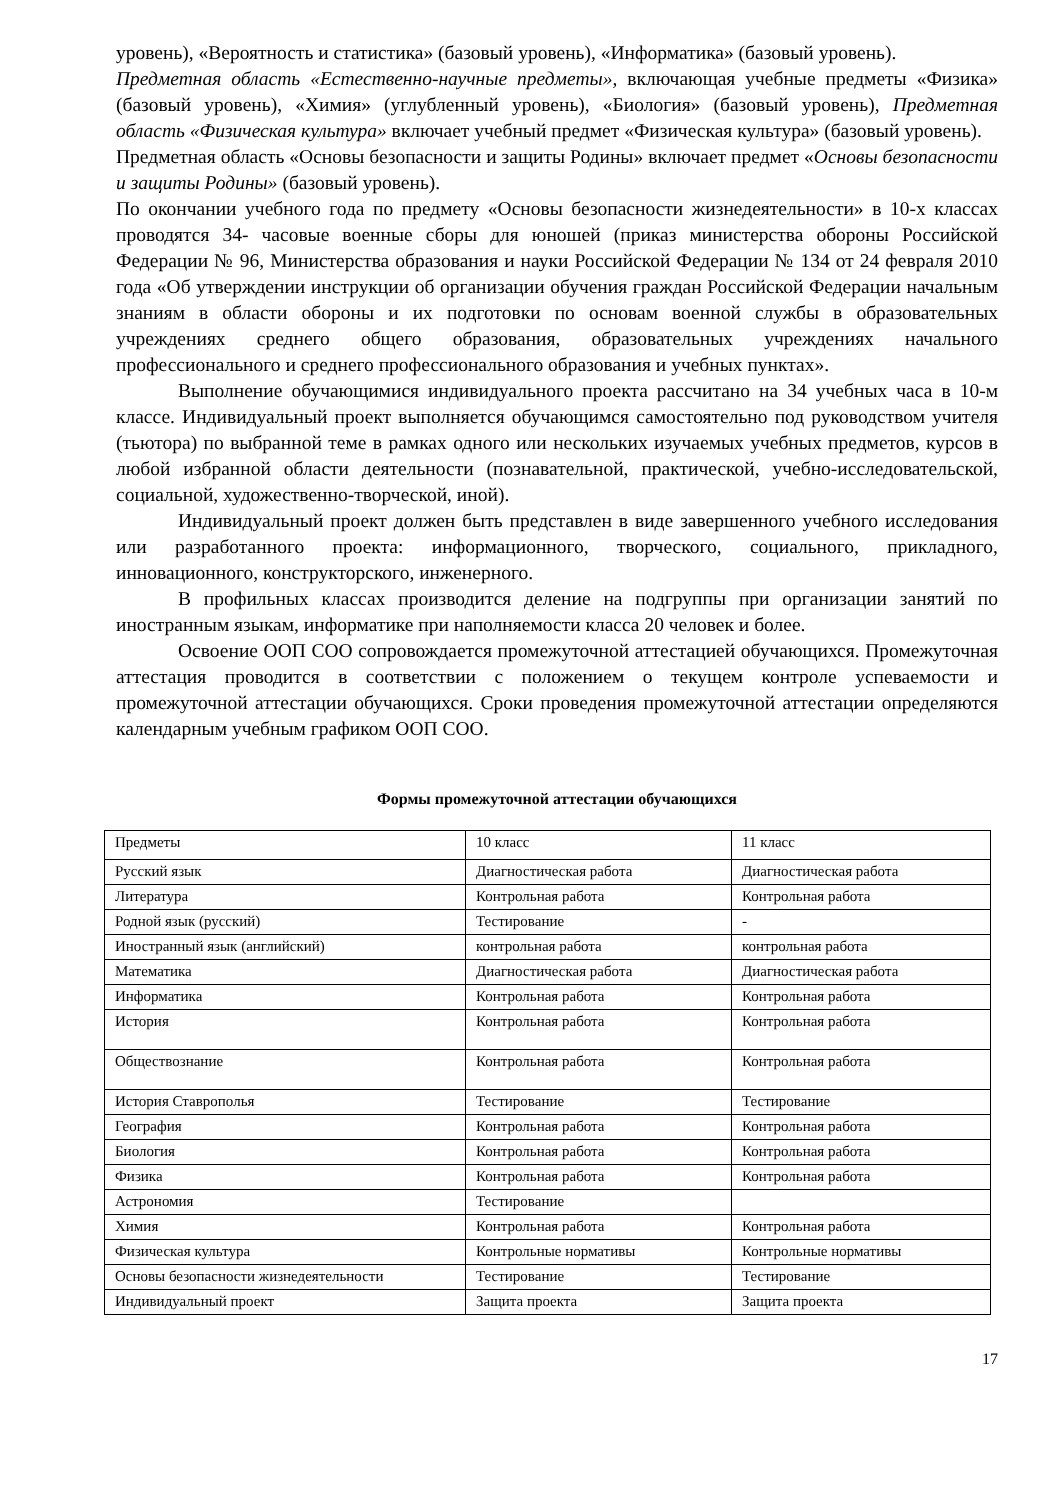уровень), «Вероятность и статистика» (базовый уровень), «Информатика» (базовый уровень).
Предметная область «Естественно-научные предметы», включающая учебные предметы «Физика» (базовый уровень), «Химия» (углубленный уровень), «Биология» (базовый уровень), Предметная область «Физическая культура» включает учебный предмет «Физическая культура» (базовый уровень).
Предметная область «Основы безопасности и защиты Родины» включает предмет «Основы безопасности и защиты Родины» (базовый уровень).
По окончании учебного года по предмету «Основы безопасности жизнедеятельности» в 10-х классах проводятся 34- часовые военные сборы для юношей (приказ министерства обороны Российской Федерации № 96, Министерства образования и науки Российской Федерации № 134 от 24 февраля 2010 года «Об утверждении инструкции об организации обучения граждан Российской Федерации начальным знаниям в области обороны и их подготовки по основам военной службы в образовательных учреждениях среднего общего образования, образовательных учреждениях начального профессионального и среднего профессионального образования и учебных пунктах».
Выполнение обучающимися индивидуального проекта рассчитано на 34 учебных часа в 10-м классе. Индивидуальный проект выполняется обучающимся самостоятельно под руководством учителя (тьютора) по выбранной теме в рамках одного или нескольких изучаемых учебных предметов, курсов в любой избранной области деятельности (познавательной, практической, учебно-исследовательской, социальной, художественно-творческой, иной).
Индивидуальный проект должен быть представлен в виде завершенного учебного исследования или разработанного проекта: информационного, творческого, социального, прикладного, инновационного, конструкторского, инженерного.
В профильных классах производится деление на подгруппы при организации занятий по иностранным языкам, информатике при наполняемости класса 20 человек и более.
Освоение ООП СОО сопровождается промежуточной аттестацией обучающихся. Промежуточная аттестация проводится в соответствии с положением о текущем контроле успеваемости и промежуточной аттестации обучающихся. Сроки проведения промежуточной аттестации определяются календарным учебным графиком ООП СОО.
Формы промежуточной аттестации обучающихся
| Предметы | 10 класс | 11 класс |
| Русский язык | Диагностическая работа | Диагностическая работа |
| Литература | Контрольная работа | Контрольная работа |
| Родной язык (русский) | Тестирование | - |
| Иностранный язык (английский) | контрольная работа | контрольная работа |
| Математика | Диагностическая работа | Диагностическая работа |
| Информатика | Контрольная работа | Контрольная работа |
| История | Контрольная работа | Контрольная работа |
| Обществознание | Контрольная работа | Контрольная работа |
| История Ставрополья | Тестирование | Тестирование |
| География | Контрольная работа | Контрольная работа |
| Биология | Контрольная работа | Контрольная работа |
| Физика | Контрольная работа | Контрольная работа |
| Астрономия | Тестирование | |
| Химия | Контрольная работа | Контрольная работа |
| Физическая культура | Контрольные нормативы | Контрольные нормативы |
| Основы безопасности жизнедеятельности | Тестирование | Тестирование |
| Индивидуальный проект | Защита проекта | Защита проекта |
17